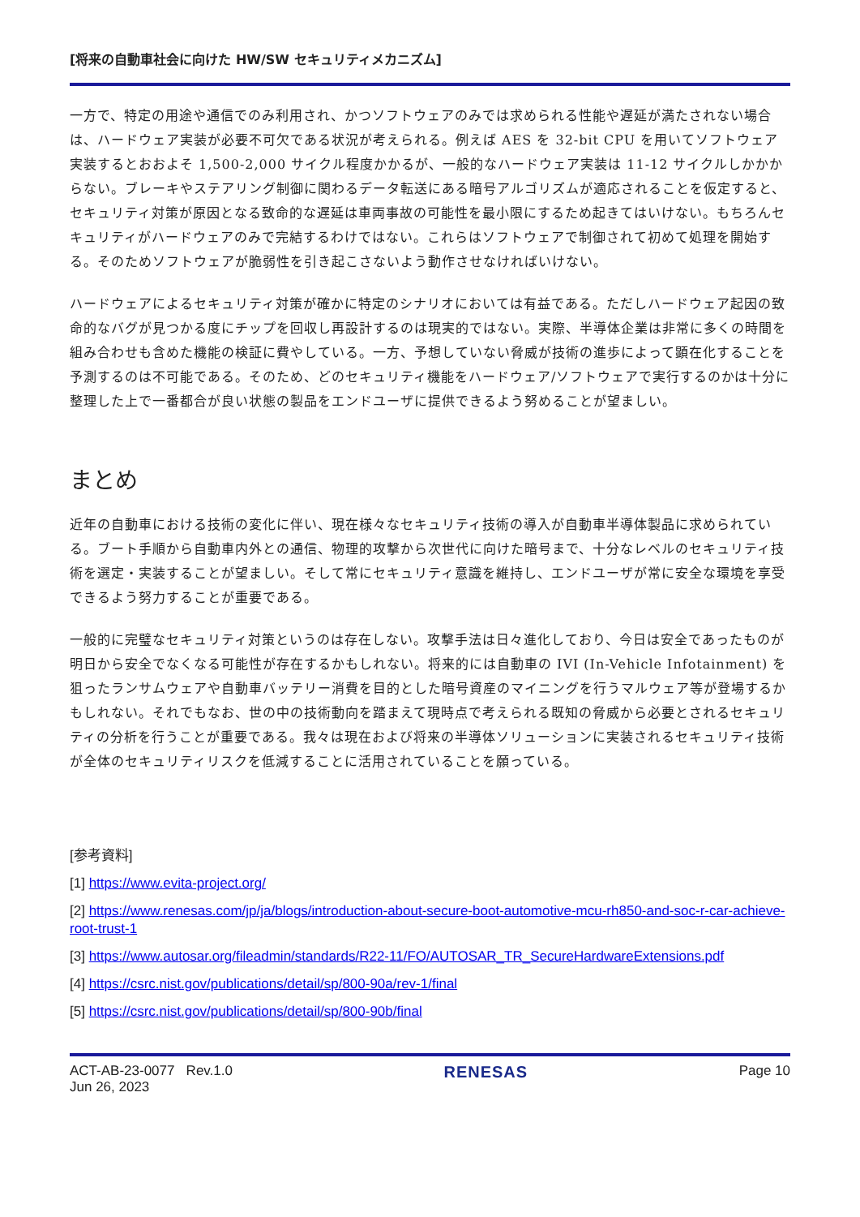[将来の自動車社会に向けた HW/SW セキュリティメカニズム]
一方で、特定の用途や通信でのみ利用され、かつソフトウェアのみでは求められる性能や遅延が満たされない場合は、ハードウェア実装が必要不可欠である状況が考えられる。例えば AES を 32-bit CPU を用いてソフトウェア実装するとおおよそ 1,500-2,000 サイクル程度かかるが、一般的なハードウェア実装は 11-12 サイクルしかかからない。ブレーキやステアリング制御に関わるデータ転送にある暗号アルゴリズムが適応されることを仮定すると、セキュリティ対策が原因となる致命的な遅延は車両事故の可能性を最小限にするため起きてはいけない。もちろんセキュリティがハードウェアのみで完結するわけではない。これらはソフトウェアで制御されて初めて処理を開始する。そのためソフトウェアが脆弱性を引き起こさないよう動作させなければいけない。
ハードウェアによるセキュリティ対策が確かに特定のシナリオにおいては有益である。ただしハードウェア起因の致命的なバグが見つかる度にチップを回収し再設計するのは現実的ではない。実際、半導体企業は非常に多くの時間を組み合わせも含めた機能の検証に費やしている。一方、予想していない脅威が技術の進歩によって顕在化することを予測するのは不可能である。そのため、どのセキュリティ機能をハードウェア/ソフトウェアで実行するのかは十分に整理した上で一番都合が良い状態の製品をエンドユーザに提供できるよう努めることが望ましい。
まとめ
近年の自動車における技術の変化に伴い、現在様々なセキュリティ技術の導入が自動車半導体製品に求められている。ブート手順から自動車内外との通信、物理的攻撃から次世代に向けた暗号まで、十分なレベルのセキュリティ技術を選定・実装することが望ましい。そして常にセキュリティ意識を維持し、エンドユーザが常に安全な環境を享受できるよう努力することが重要である。
一般的に完璧なセキュリティ対策というのは存在しない。攻撃手法は日々進化しており、今日は安全であったものが明日から安全でなくなる可能性が存在するかもしれない。将来的には自動車の IVI (In-Vehicle Infotainment) を狙ったランサムウェアや自動車バッテリー消費を目的とした暗号資産のマイニングを行うマルウェア等が登場するかもしれない。それでもなお、世の中の技術動向を踏まえて現時点で考えられる既知の脅威から必要とされるセキュリティの分析を行うことが重要である。我々は現在および将来の半導体ソリューションに実装されるセキュリティ技術が全体のセキュリティリスクを低減することに活用されていることを願っている。
[参考資料]
[1] https://www.evita-project.org/
[2] https://www.renesas.com/jp/ja/blogs/introduction-about-secure-boot-automotive-mcu-rh850-and-soc-r-car-achieve-root-trust-1
[3] https://www.autosar.org/fileadmin/standards/R22-11/FO/AUTOSAR_TR_SecureHardwareExtensions.pdf
[4] https://csrc.nist.gov/publications/detail/sp/800-90a/rev-1/final
[5] https://csrc.nist.gov/publications/detail/sp/800-90b/final
ACT-AB-23-0077 Rev.1.0
Jun 26, 2023
RENESAS
Page 10